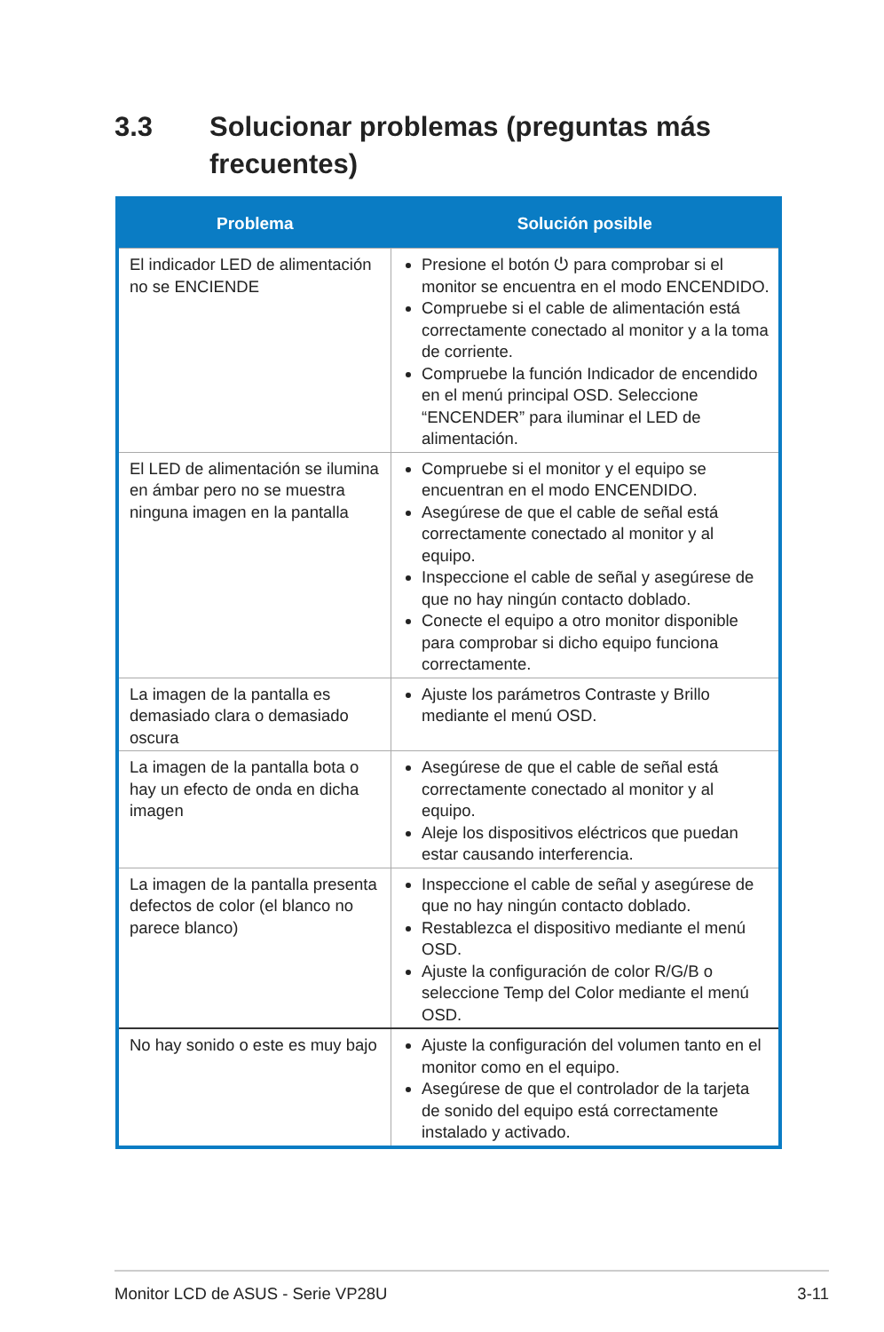3.3 Solucionar problemas (preguntas más
frecuentes)
| Problema | Solución posible |
| --- | --- |
| El indicador LED de alimentación no se ENCIENDE | Presione el botón ⏻ para comprobar si el monitor se encuentra en el modo ENCENDIDO. Compruebe si el cable de alimentación está correctamente conectado al monitor y a la toma de corriente. Compruebe la función Indicador de encendido en el menú principal OSD. Seleccione “ENCENDER” para iluminar el LED de alimentación. |
| El LED de alimentación se ilumina en ámbar pero no se muestra ninguna imagen en la pantalla | Compruebe si el monitor y el equipo se encuentran en el modo ENCENDIDO. Asegúrese de que el cable de señal está correctamente conectado al monitor y al equipo. Inspeccione el cable de señal y asegúrese de que no hay ningún contacto doblado. Conecte el equipo a otro monitor disponible para comprobar si dicho equipo funciona correctamente. |
| La imagen de la pantalla es demasiado clara o demasiado oscura | Ajuste los parámetros Contraste y Brillo mediante el menú OSD. |
| La imagen de la pantalla bota o hay un efecto de onda en dicha imagen | Asegúrese de que el cable de señal está correctamente conectado al monitor y al equipo. Aleje los dispositivos eléctricos que puedan estar causando interferencia. |
| La imagen de la pantalla presenta defectos de color (el blanco no parece blanco) | Inspeccione el cable de señal y asegúrese de que no hay ningún contacto doblado. Restablezca el dispositivo mediante el menú OSD. Ajuste la configuración de color R/G/B o seleccione Temp del Color mediante el menú OSD. |
| No hay sonido o este es muy bajo | Ajuste la configuración del volumen tanto en el monitor como en el equipo. Asegúrese de que el controlador de la tarjeta de sonido del equipo está correctamente instalado y activado. |
Monitor LCD de ASUS - Serie VP28U 3-11